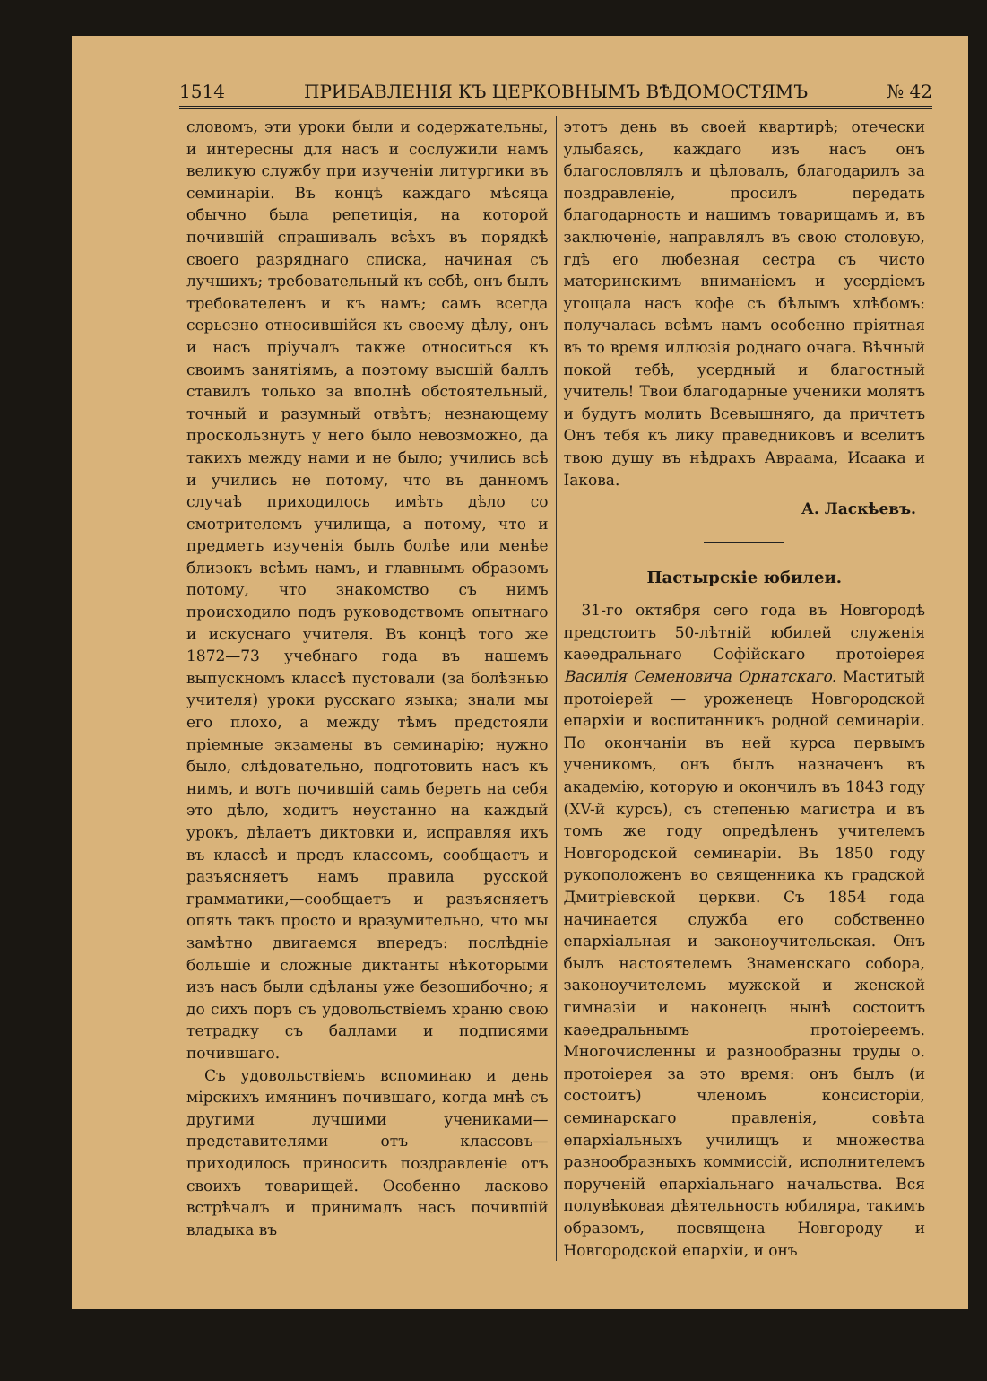1514 ПРИБАВЛЕНІЯ КЪ ЦЕРКОВНЫМЪ ВѢДОМОСТЯМЪ № 42
словомъ, эти уроки были и содержательны, и интересны для насъ и сослужили намъ великую службу при изученіи литургики въ семинаріи. Въ концѣ каждаго мѣсяца обычно была репетиція, на которой почившій спрашивалъ всѣхъ въ порядкѣ своего разряднаго списка, начиная съ лучшихъ; требовательный къ себѣ, онъ былъ требователенъ и къ намъ; самъ всегда серьезно относившійся къ своему дѣлу, онъ и насъ пріучалъ также относиться къ своимъ занятіямъ, а поэтому высшій баллъ ставилъ только за вполнѣ обстоятельный, точный и разумный отвѣтъ; незнающему проскользнуть у него было невозможно, да такихъ между нами и не было; учились всѣ и учились не потому, что въ данномъ случаѣ приходилось имѣть дѣло со смотрителемъ училища, а потому, что и предметъ изученія былъ болѣе или менѣе близокъ всѣмъ намъ, и главнымъ образомъ потому, что знакомство съ нимъ происходило подъ руководствомъ опытнаго и искуснаго учителя. Въ концѣ того же 1872—73 учебнаго года въ нашемъ выпускномъ классѣ пустовали (за болѣзнью учителя) уроки русскаго языка; знали мы его плохо, а между тѣмъ предстояли пріемные экзамены въ семинарію; нужно было, слѣдовательно, подготовить насъ къ нимъ, и вотъ почившій самъ беретъ на себя это дѣло, ходитъ неустанно на каждый урокъ, дѣлаетъ диктовки и, исправляя ихъ въ классѣ и предъ классомъ, сообщаетъ и разъясняетъ намъ правила русской грамматики,—сообщаетъ и разъясняетъ опять такъ просто и вразумительно, что мы замѣтно двигаемся впередъ: послѣдніе большіе и сложные диктанты нѣкоторыми изъ насъ были сдѣланы уже безошибочно; я до сихъ поръ съ удовольствіемъ храню свою тетрадку съ баллами и подписями почившаго.
Съ удовольствіемъ вспоминаю и день мірскихъ имянинъ почившаго, когда мнѣ съ другими лучшими учениками—представителями отъ классовъ—приходилось приносить поздравленіе отъ своихъ товарищей. Особенно ласково встрѣчалъ и принималъ насъ почившій владыка въ
этотъ день въ своей квартирѣ; отечески улыбаясь, каждаго изъ насъ онъ благословлялъ и цѣловалъ, благодарилъ за поздравленіе, просилъ передать благодарность и нашимъ товарищамъ и, въ заключеніе, направлялъ въ свою столовую, гдѣ его любезная сестра съ чисто материнскимъ вниманіемъ и усердіемъ угощала насъ кофе съ бѣлымъ хлѣбомъ: получалась всѣмъ намъ особенно пріятная въ то время иллюзія роднаго очага. Вѣчный покой тебѣ, усердный и благостный учитель! Твои благодарные ученики молятъ и будутъ молить Всевышняго, да причтетъ Онъ тебя къ лику праведниковъ и вселитъ твою душу въ нѣдрахъ Авраама, Исаака и Іакова.
А. Ласкѣевъ.
Пастырскіе юбилеи.
31-го октября сего года въ Новгородѣ предстоитъ 50-лѣтній юбилей служенія каѳедральнаго Софійскаго протоіерея Василія Семеновича Орнатскаго. Маститый протоіерей — уроженецъ Новгородской епархіи и воспитанникъ родной семинаріи. По окончаніи въ ней курса первымъ ученикомъ, онъ былъ назначенъ въ академію, которую и окончилъ въ 1843 году (XV-й курсъ), съ степенью магистра и въ томъ же году опредѣленъ учителемъ Новгородской семинаріи. Въ 1850 году рукоположенъ во священника къ градской Дмитріевской церкви. Съ 1854 года начинается служба его собственно епархіальная и законоучительская. Онъ былъ настоятелемъ Знаменскаго собора, законоучителемъ мужской и женской гимназіи и наконецъ нынѣ состоитъ каѳедральнымъ протоіереемъ. Многочисленны и разнообразны труды о. протоіерея за это время: онъ былъ (и состоитъ) членомъ консисторіи, семинарскаго правленія, совѣта епархіальныхъ училищъ и множества разнообразныхъ коммиссій, исполнителемъ порученій епархіальнаго начальства. Вся полувѣковая дѣятельность юбиляра, такимъ образомъ, посвящена Новгороду и Новгородской епархіи, и онъ